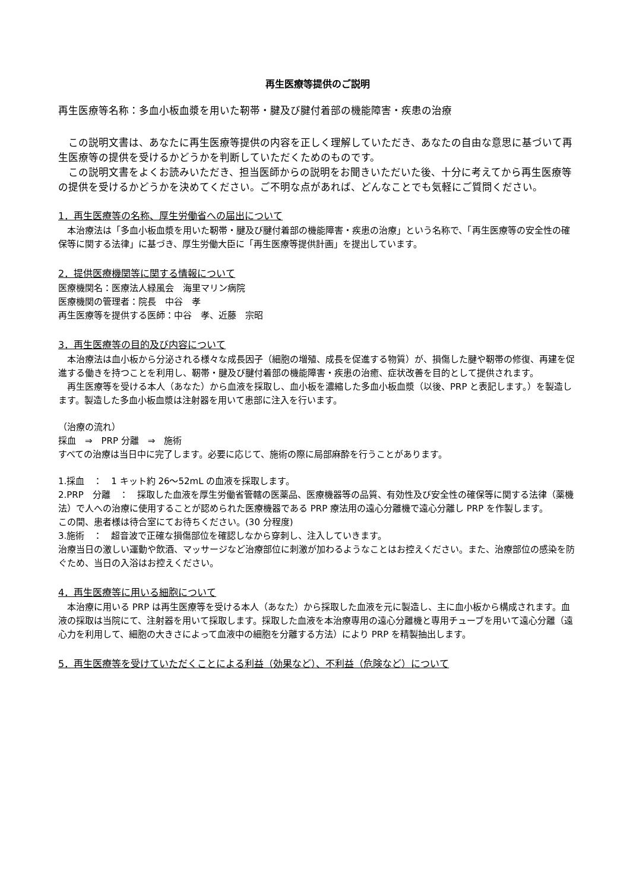再生医療等提供のご説明
再生医療等名称：多血小板血漿を用いた靭帯・腱及び腱付着部の機能障害・疾患の治療
　この説明文書は、あなたに再生医療等提供の内容を正しく理解していただき、あなたの自由な意思に基づいて再生医療等の提供を受けるかどうかを判断していただくためのものです。
　この説明文書をよくお読みいただき、担当医師からの説明をお聞きいただいた後、十分に考えてから再生医療等の提供を受けるかどうかを決めてください。ご不明な点があれば、どんなことでも気軽にご質問ください。
1．再生医療等の名称、厚生労働省への届出について
　本治療法は「多血小板血漿を用いた靭帯・腱及び腱付着部の機能障害・疾患の治療」という名称で、「再生医療等の安全性の確保等に関する法律」に基づき、厚生労働大臣に「再生医療等提供計画」を提出しています。
2．提供医療機関等に関する情報について
医療機関名：医療法人緑風会　海里マリン病院
医療機関の管理者：院長　中谷　孝
再生医療等を提供する医師：中谷　孝、近藤　宗昭
3．再生医療等の目的及び内容について
　本治療法は血小板から分泌される様々な成長因子（細胞の増殖、成長を促進する物質）が、損傷した腱や靭帯の修復、再建を促進する働きを持つことを利用し、靭帯・腱及び腱付着部の機能障害・疾患の治癒、症状改善を目的として提供されます。
　再生医療等を受ける本人（あなた）から血液を採取し、血小板を濃縮した多血小板血漿（以後、PRP と表記します。）を製造します。製造した多血小板血漿は注射器を用いて患部に注入を行います。
（治療の流れ）
採血　⇒　PRP 分離　⇒　施術
すべての治療は当日中に完了します。必要に応じて、施術の際に局部麻酔を行うことがあります。
1.採血　：　1 キット約 26～52mL の血液を採取します。
2.PRP　分離　：　採取した血液を厚生労働省管轄の医薬品、医療機器等の品質、有効性及び安全性の確保等に関する法律（薬機法）で人への治療に使用することが認められた医療機器である PRP 療法用の遠心分離機で遠心分離し PRP を作製します。
この間、患者様は待合室にてお待ちください。(30 分程度)
3.施術　：　超音波で正確な損傷部位を確認しなから穿刺し、注入していきます。
治療当日の激しい運動や飲酒、マッサージなど治療部位に刺激が加わるようなことはお控えください。また、治療部位の感染を防ぐため、当日の入浴はお控えください。
4．再生医療等に用いる細胞について
　本治療に用いる PRP は再生医療等を受ける本人（あなた）から採取した血液を元に製造し、主に血小板から構成されます。血液の採取は当院にて、注射器を用いて採取します。採取した血液を本治療専用の遠心分離機と専用チューブを用いて遠心分離（遠心力を利用して、細胞の大きさによって血液中の細胞を分離する方法）により PRP を精製抽出します。
5．再生医療等を受けていただくことによる利益（効果など）、不利益（危険など）について